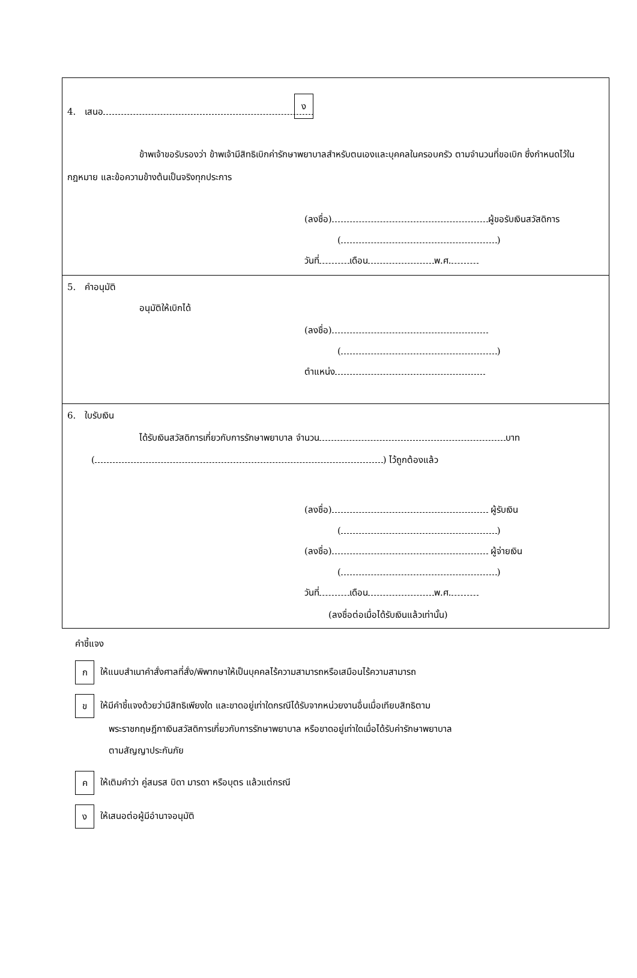4. เสนอ ง
ข้าพเจ้าขอรับรองว่า ข้าพเจ้ามีสิทธิเบิกค่ารักษาพยาบาลสำหรับตนเองและบุคคลในครอบครัว ตามจำนวนที่ขอเบิก ซึ่งกำหนดไว้ในกฎหมาย และข้อความข้างต้นเป็นจริงทุกประการ
(ลงชื่อ) ผู้ขอรับเงินสวัสดิการ
( )
วันที่ เดือน พ.ศ.
5. คำอนุมัติ
อนุมัติให้เบิกได้
(ลงชื่อ)
( )
ตำแหน่ง
6. ใบรับเงิน
ได้รับเงินสวัสดิการเกี่ยวกับการรักษาพยาบาล จำนวน บาท
( ) ไว้ถูกต้องแล้ว
(ลงชื่อ) ผู้รับเงิน
( )
(ลงชื่อ) ผู้จ่ายเงิน
( )
วันที่ เดือน พ.ศ.
(ลงชื่อต่อเมื่อได้รับเงินแล้วเท่านั้น)
คำชี้แจง
ก ให้แนบสำเนาคำสั่งศาลที่สั่ง/พิพากษาให้เป็นบุคคลไร้ความสามารถหรือเสมือนไร้ความสามารถ
ข ให้มีคำชี้แจงด้วยว่ามีสิทธิเพียงใด และขาดอยู่เท่าใดกรณีได้รับจากหน่วยงานอื่นเมื่อเทียบสิทธิตาม
พระราชกฤษฎีกาเงินสวัสดิการเกี่ยวกับการรักษาพยาบาล หรือขาดอยู่เท่าใดเมื่อได้รับค่ารักษาพยาบาล
ตามสัญญาประกันภัย
ค ให้เติมคำว่า คู่สมรส บิดา มารดา หรือบุตร แล้วแต่กรณี
ง ให้เสนอต่อผู้มีอำนาจอนุมัติ